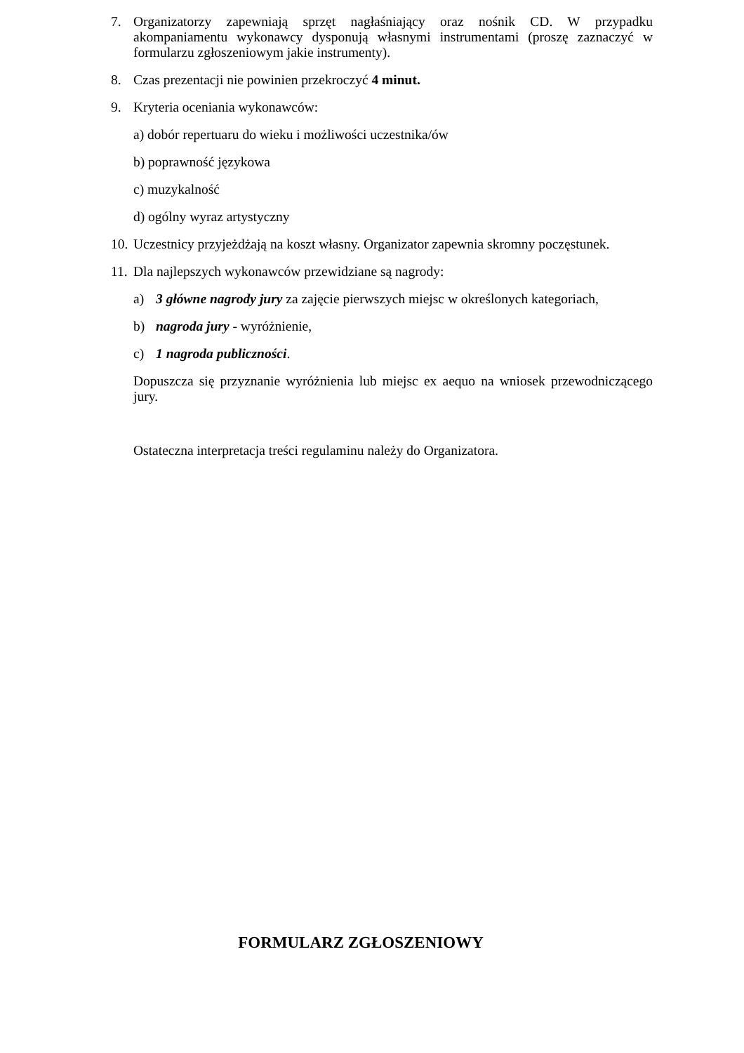7. Organizatorzy zapewniają sprzęt nagłaśniający oraz nośnik CD. W przypadku akompaniamentu wykonawcy dysponują własnymi instrumentami (proszę zaznaczyć w formularzu zgłoszeniowym jakie instrumenty).
8. Czas prezentacji nie powinien przekroczyć 4 minut.
9. Kryteria oceniania wykonawców:
a) dobór repertuaru do wieku i możliwości uczestnika/ów
b) poprawność językowa
c) muzykalność
d) ogólny wyraz artystyczny
10.
Uczestnicy przyjeżdżają na koszt własny. Organizator zapewnia skromny poczęstunek.
11.
Dla najlepszych wykonawców przewidziane są nagrody:
a) 3 główne nagrody jury za zajęcie pierwszych miejsc w określonych kategoriach,
b) nagroda jury - wyróżnienie,
c) 1 nagroda publiczności.
Dopuszcza się przyznanie wyróżnienia lub miejsc ex aequo na wniosek przewodniczącego jury.
Ostateczna interpretacja treści regulaminu należy do Organizatora.
FORMULARZ ZGŁOSZENIOWY